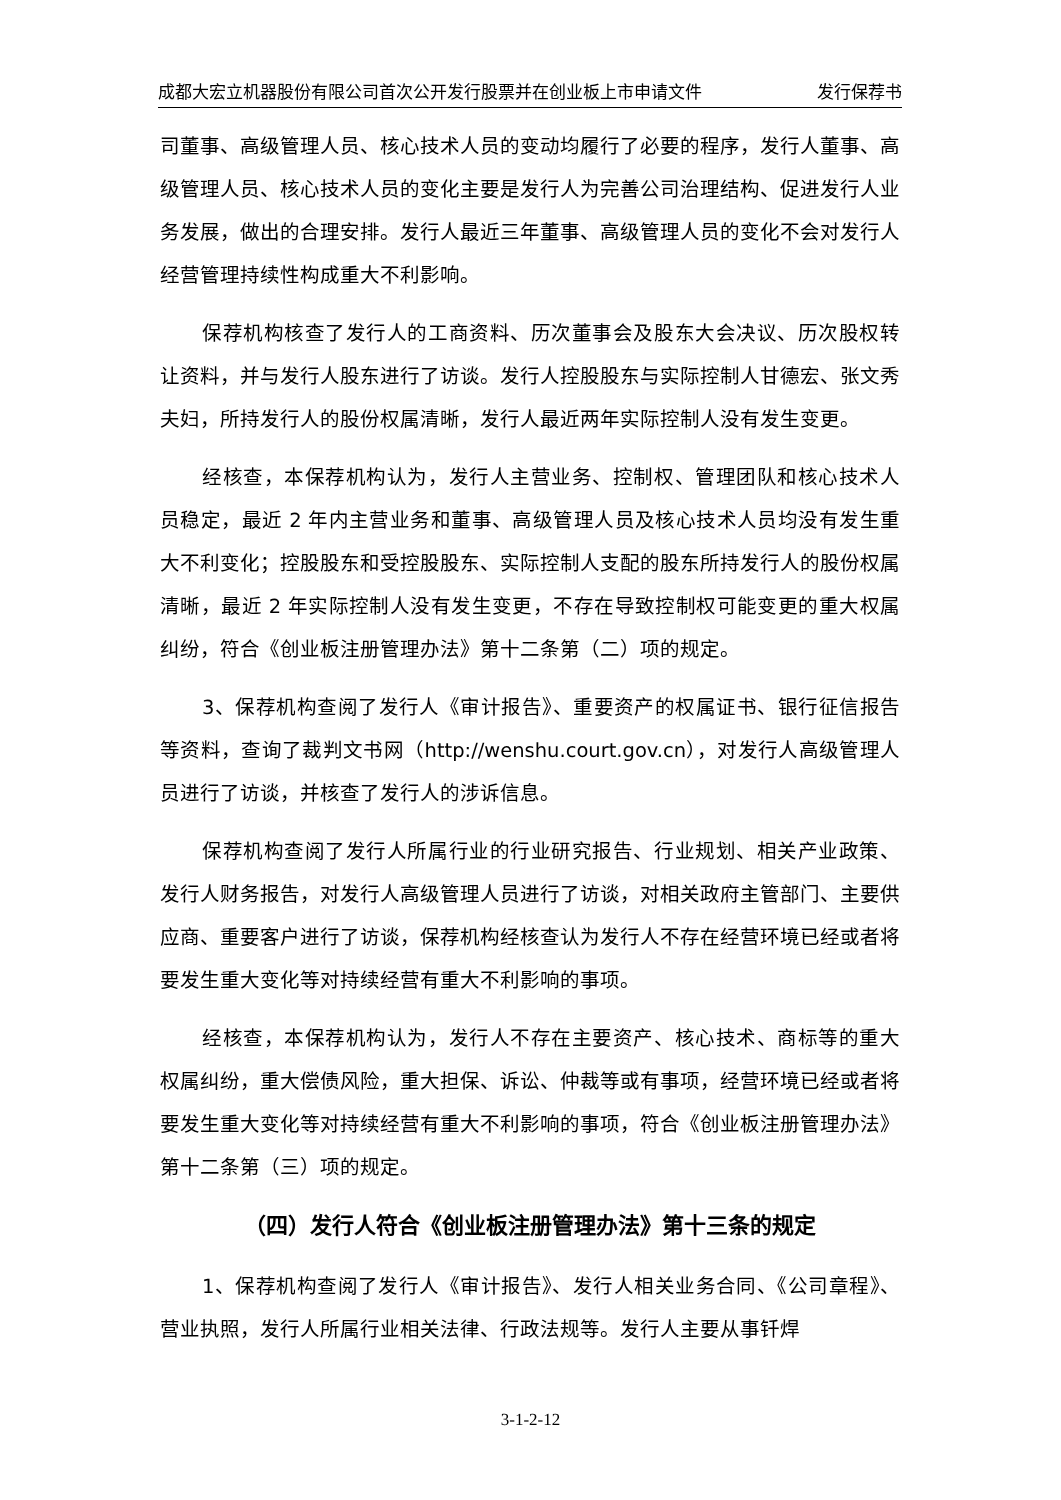成都大宏立机器股份有限公司首次公开发行股票并在创业板上市申请文件 发行保荐书
司董事、高级管理人员、核心技术人员的变动均履行了必要的程序，发行人董事、高级管理人员、核心技术人员的变化主要是发行人为完善公司治理结构、促进发行人业务发展，做出的合理安排。发行人最近三年董事、高级管理人员的变化不会对发行人经营管理持续性构成重大不利影响。
保荐机构核查了发行人的工商资料、历次董事会及股东大会决议、历次股权转让资料，并与发行人股东进行了访谈。发行人控股股东与实际控制人甘德宏、张文秀夫妇，所持发行人的股份权属清晰，发行人最近两年实际控制人没有发生变更。
经核查，本保荐机构认为，发行人主营业务、控制权、管理团队和核心技术人员稳定，最近 2 年内主营业务和董事、高级管理人员及核心技术人员均没有发生重大不利变化；控股股东和受控股股东、实际控制人支配的股东所持发行人的股份权属清晰，最近 2 年实际控制人没有发生变更，不存在导致控制权可能变更的重大权属纠纷，符合《创业板注册管理办法》第十二条第（二）项的规定。
3、保荐机构查阅了发行人《审计报告》、重要资产的权属证书、银行征信报告等资料，查询了裁判文书网（http://wenshu.court.gov.cn），对发行人高级管理人员进行了访谈，并核查了发行人的涉诉信息。
保荐机构查阅了发行人所属行业的行业研究报告、行业规划、相关产业政策、发行人财务报告，对发行人高级管理人员进行了访谈，对相关政府主管部门、主要供应商、重要客户进行了访谈，保荐机构经核查认为发行人不存在经营环境已经或者将要发生重大变化等对持续经营有重大不利影响的事项。
经核查，本保荐机构认为，发行人不存在主要资产、核心技术、商标等的重大权属纠纷，重大偿债风险，重大担保、诉讼、仲裁等或有事项，经营环境已经或者将要发生重大变化等对持续经营有重大不利影响的事项，符合《创业板注册管理办法》第十二条第（三）项的规定。
（四）发行人符合《创业板注册管理办法》第十三条的规定
1、保荐机构查阅了发行人《审计报告》、发行人相关业务合同、《公司章程》、营业执照，发行人所属行业相关法律、行政法规等。发行人主要从事钎焊
3-1-2-12